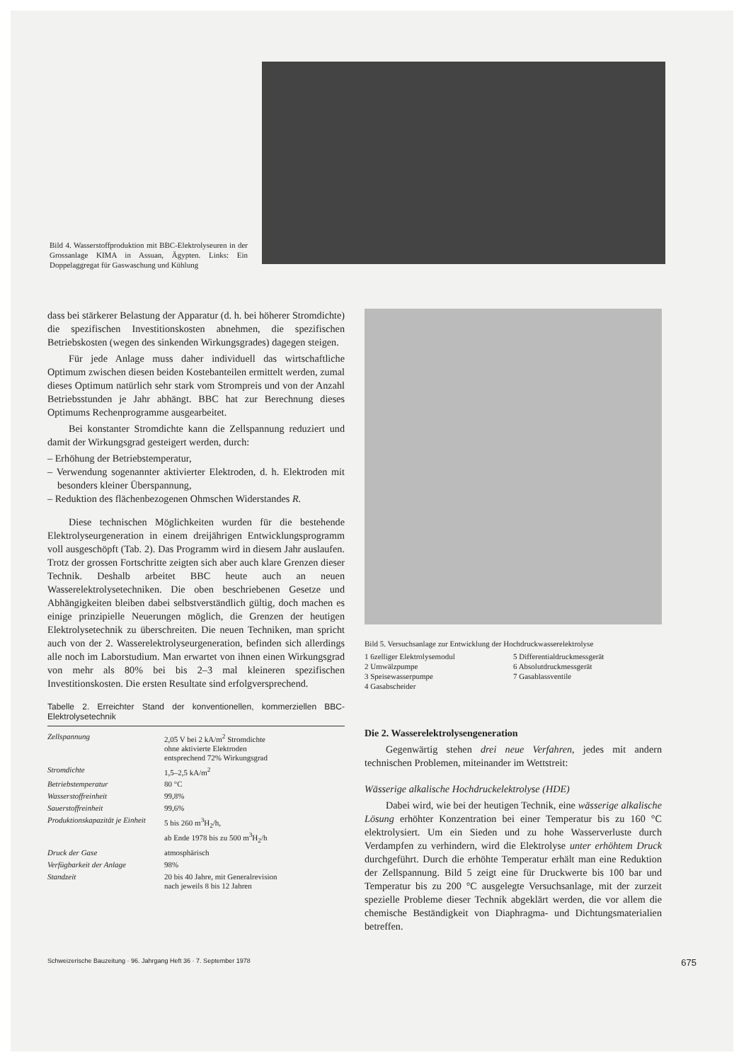Bild 4. Wasserstoffproduktion mit BBC-Elektrolyseuren in der Grossanlage KIMA in Assuan, Ägypten. Links: Ein Doppelaggregat für Gaswaschung und Kühlung
dass bei stärkerer Belastung der Apparatur (d. h. bei höherer Stromdichte) die spezifischen Investitionskosten abnehmen, die spezifischen Betriebskosten (wegen des sinkenden Wirkungsgrades) dagegen steigen.
Für jede Anlage muss daher individuell das wirtschaftliche Optimum zwischen diesen beiden Kostebanteilen ermittelt werden, zumal dieses Optimum natürlich sehr stark vom Strompreis und von der Anzahl Betriebsstunden je Jahr abhängt. BBC hat zur Berechnung dieses Optimums Rechenprogramme ausgearbeitet.
Bei konstanter Stromdichte kann die Zellspannung reduziert und damit der Wirkungsgrad gesteigert werden, durch:
– Erhöhung der Betriebstemperatur,
– Verwendung sogenannter aktivierter Elektroden, d. h. Elektroden mit besonders kleiner Überspannung,
– Reduktion des flächenbezogenen Ohmschen Widerstandes R.
Diese technischen Möglichkeiten wurden für die bestehende Elektrolyseurgeneration in einem dreijährigen Entwicklungsprogramm voll ausgeschöpft (Tab. 2). Das Programm wird in diesem Jahr auslaufen. Trotz der grossen Fortschritte zeigten sich aber auch klare Grenzen dieser Technik. Deshalb arbeitet BBC heute auch an neuen Wasserelektrolysetechniken. Die oben beschriebenen Gesetze und Abhängigkeiten bleiben dabei selbstverständlich gültig, doch machen es einige prinzipielle Neuerungen möglich, die Grenzen der heutigen Elektrolysetechnik zu überschreiten. Die neuen Techniken, man spricht auch von der 2. Wasserelektrolyseurgeneration, befinden sich allerdings alle noch im Laborstudium. Man erwartet von ihnen einen Wirkungsgrad von mehr als 80% bei bis 2–3 mal kleineren spezifischen Investitionskosten. Die ersten Resultate sind erfolgversprechend.
Tabelle 2. Erreichter Stand der konventionellen, kommerziellen BBC-Elektrolysetechnik
| Zellspannung | 2,05 V bei 2 kA/m<sup>2</sup> Stromdichte ohne aktivierte Elektroden entsprechend 72% Wirkungsgrad |
| Stromdichte | 1,5–2,5 kA/m<sup>2</sup> |
| Betriebstemperatur | 80 °C |
| Wasserstoffreinheit | 99,8% |
| Sauerstoffreinheit | 99,6% |
| Produktionskapazität je Einheit | 5 bis 260 m<sup>3</sup>H<sub>2</sub>/h, ab Ende 1978 bis zu 500 m<sup>3</sup>H<sub>2</sub>/h |
| Druck der Gase | atmosphärisch |
| Verfügbarkeit der Anlage | 98% |
| Standzeit | 20 bis 40 Jahre, mit Generalrevision nach jeweils 8 bis 12 Jahren |
Bild 5. Versuchsanlage zur Entwicklung der Hochdruckwasserelektrolyse
1 6zelliger Elektrolysemodul
2 Umwälzpumpe
3 Speisewasserpumpe
4 Gasabscheider
5 Differentialdruckmessgerät
6 Absolutdruckmessgerät
7 Gasablassventile
Die 2. Wasserelektrolysengeneration
Gegenwärtig stehen drei neue Verfahren, jedes mit andern technischen Problemen, miteinander im Wettstreit:
Wässerige alkalische Hochdruckelektrolyse (HDE)
Dabei wird, wie bei der heutigen Technik, eine wässerige alkalische Lösung erhöhter Konzentration bei einer Temperatur bis zu 160 °C elektrolysiert. Um ein Sieden und zu hohe Wasserverluste durch Verdampfen zu verhindern, wird die Elektrolyse unter erhöhtem Druck durchgeführt. Durch die erhöhte Temperatur erhält man eine Reduktion der Zellspannung. Bild 5 zeigt eine für Druckwerte bis 100 bar und Temperatur bis zu 200 °C ausgelegte Versuchsanlage, mit der zurzeit spezielle Probleme dieser Technik abgeklärt werden, die vor allem die chemische Beständigkeit von Diaphragma- und Dichtungsmaterialien betreffen.
Schweizerische Bauzeitung · 96. Jahrgang Heft 36 · 7. September 1978 675